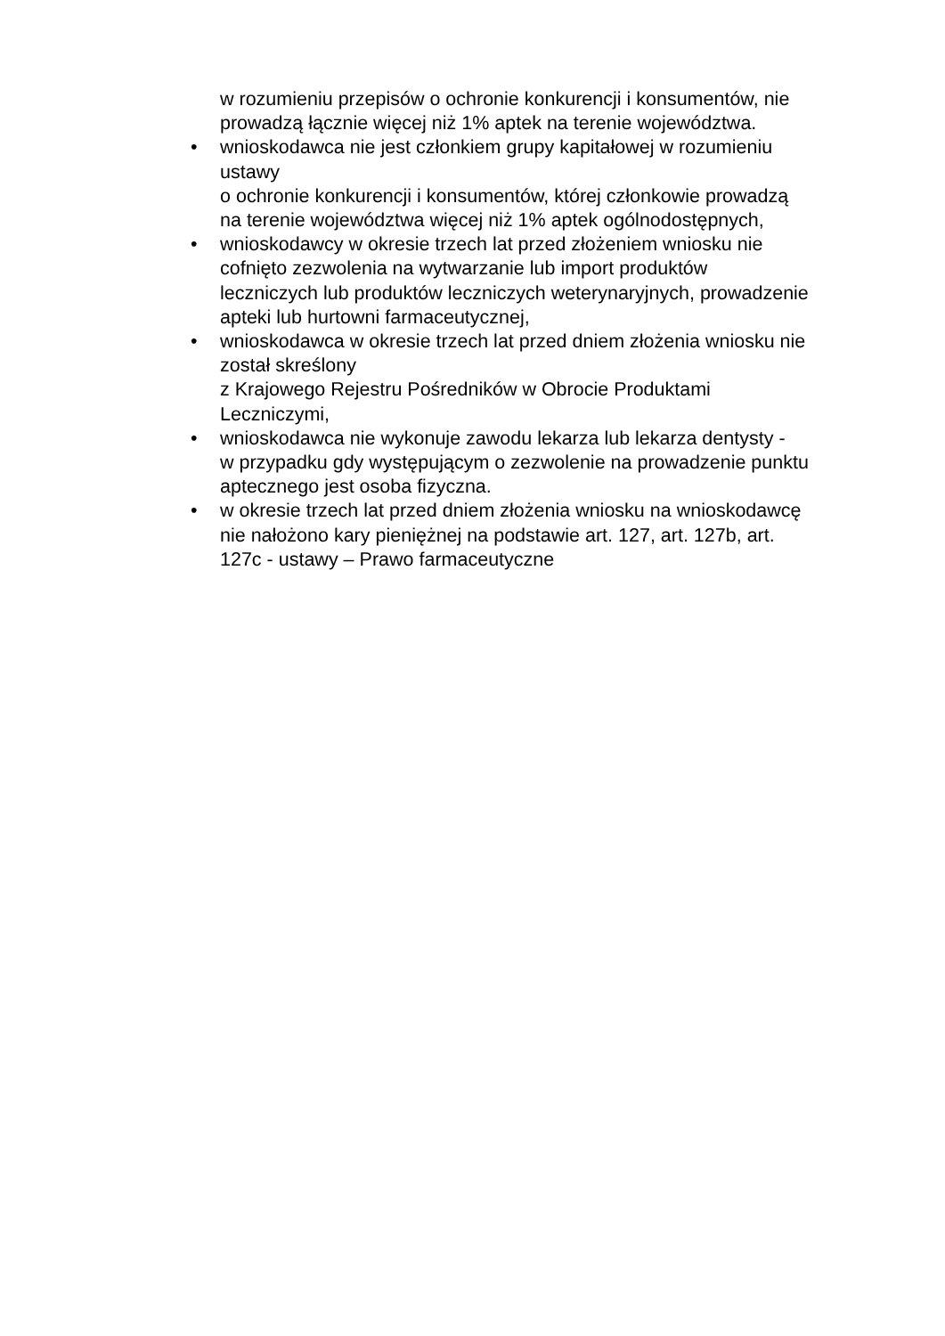w rozumieniu przepisów o ochronie konkurencji i konsumentów, nie
prowadzą łącznie więcej niż 1% aptek na terenie województwa.
• wnioskodawca nie jest członkiem grupy kapitałowej w rozumieniu
ustawy
o ochronie konkurencji i konsumentów, której członkowie prowadzą
na terenie województwa więcej niż 1% aptek ogólnodostępnych,
• wnioskodawcy w okresie trzech lat przed złożeniem wniosku nie
cofnięto zezwolenia na wytwarzanie lub import produktów
leczniczych lub produktów leczniczych weterynaryjnych, prowadzenie
apteki lub hurtowni farmaceutycznej,
• wnioskodawca w okresie trzech lat przed dniem złożenia wniosku nie
został skreślony
z Krajowego Rejestru Pośredników w Obrocie Produktami
Leczniczymi,
• wnioskodawca nie wykonuje zawodu lekarza lub lekarza dentysty -
w przypadku gdy występującym o zezwolenie na prowadzenie punktu
aptecznego jest osoba fizyczna.
• w okresie trzech lat przed dniem złożenia wniosku na wnioskodawcę
nie nałożono kary pieniężnej na podstawie art. 127, art. 127b, art.
127c - ustawy – Prawo farmaceutyczne